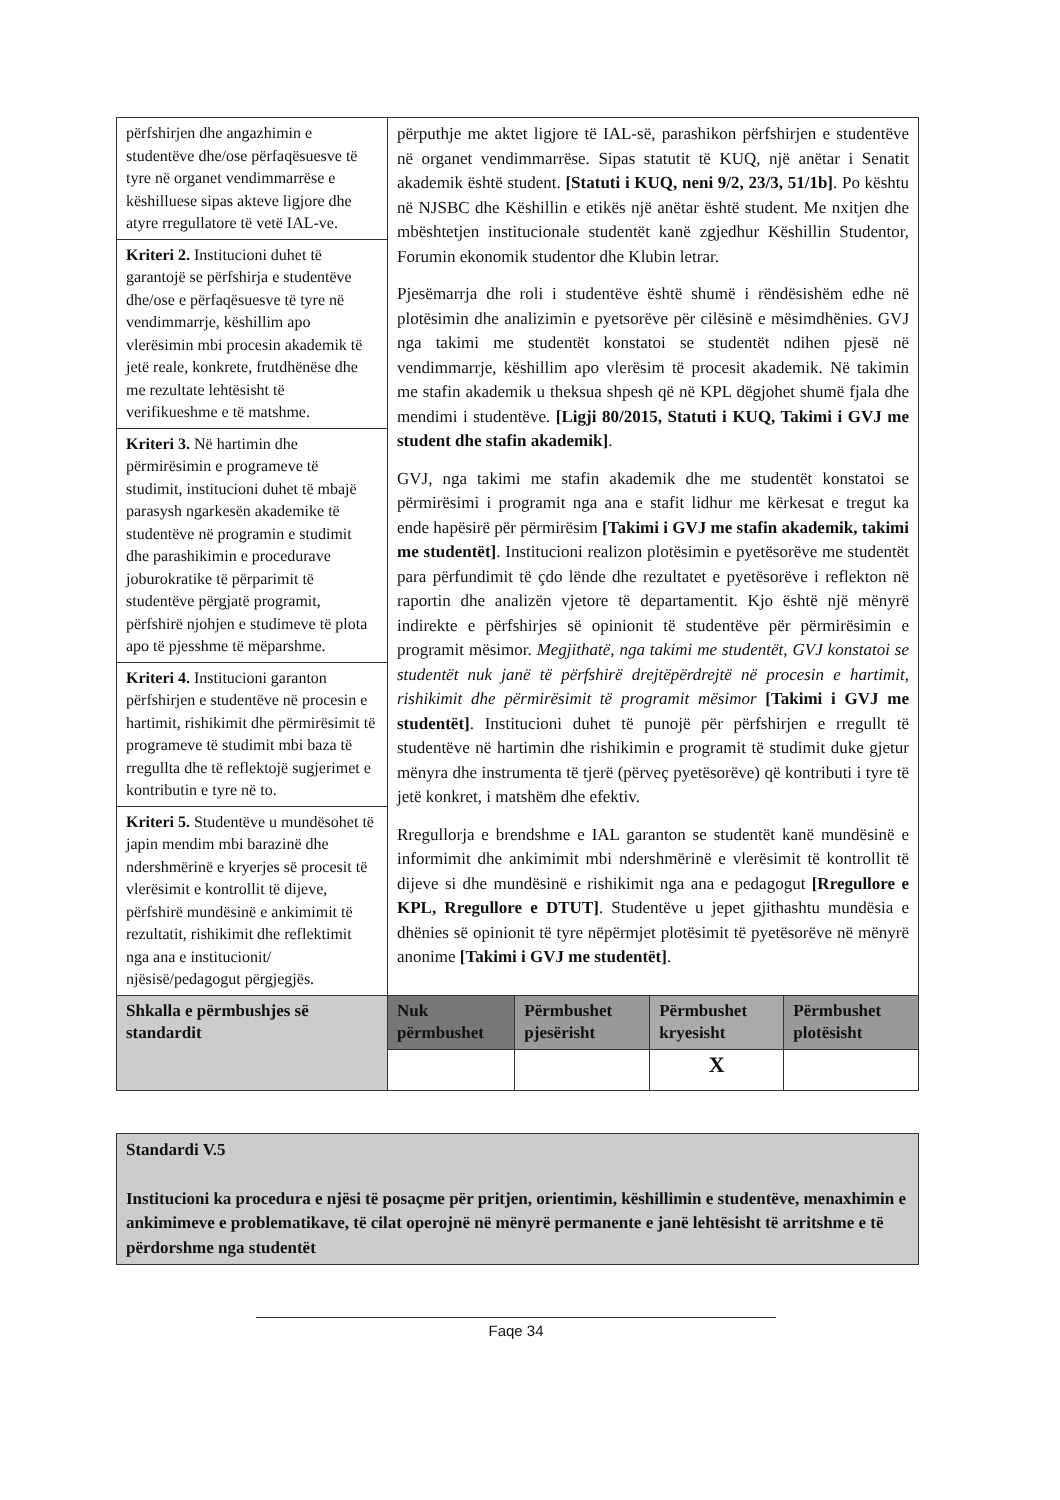| përfshirjen dhe angazhimin e studentëve dhe/ose përfaqësuesve të tyre në organet vendimmarrëse e këshilluese sipas akteve ligjore dhe atyre rregullatore të vetë IAL-ve. | përputhje me aktet ligjore të IAL-së, parashikon përfshirjen e studentëve në organet vendimmarrëse. Sipas statutit të KUQ, një anëtar i Senatit akademik është student. [Statuti i KUQ, neni 9/2, 23/3, 51/1b] . Po kështu në NJSBC dhe Këshillin e etikës një anëtar është student. Me nxitjen dhe mbështetjen institucionale studentët kanë zgjedhur Këshillin Studentor, Forumin ekonomik studentor dhe Klubin letrar. Pjesëmarrja dhe roli i studentëve është shumë i rëndësishëm edhe në plotësimin dhe analizimin e pyetsorëve për cilësinë e mësimdhënies. GVJ nga takimi me studentët konstatoi se studentët ndihen pjesë në vendimmarrje, këshillim apo vlerësim të procesit akademik. Në takimin me stafin akademik u theksua shpesh që në KPL dëgjohet shumë fjala dhe mendimi i studentëve. [Ligji 80/2015, Statuti i KUQ, Takimi i GVJ me student dhe stafin akademik] . GVJ, nga takimi me stafin akademik dhe me studentët konstatoi se përmirësimi i programit nga ana e stafit lidhur me kërkesat e tregut ka ende hapësirë për përmirësim [Takimi i GVJ me stafin akademik, takimi me studentët] . Institucioni realizon plotësimin e pyetësorëve me studentët para përfundimit të çdo lënde dhe rezultatet e pyetësorëve i reflekton në raportin dhe analizën vjetore të departamentit. Kjo është një mënyrë indirekte e përfshirjes së opinionit të studentëve për përmirësimin e programit mësimor. Megjithatë, nga takimi me studentët, GVJ konstatoi se studentët nuk janë të përfshirë drejtëpërdrejtë në procesin e hartimit, rishikimit dhe përmirësimit të programit mësimor [Takimi i GVJ me studentët] . Institucioni duhet të punojë për përfshirjen e rregullt të studentëve në hartimin dhe rishikimin e programit të studimit duke gjetur mënyra dhe instrumenta të tjerë (përveç pyetësorëve) që kontributi i tyre të jetë konkret, i matshëm dhe efektiv. Rregullorja e brendshme e IAL garanton se studentët kanë mundësinë e informimit dhe ankimimit mbi ndershmërinë e vlerësimit të kontrollit të dijeve si dhe mundësinë e rishikimit nga ana e pedagogut [Rregullore e KPL, Rregullore e DTUT] . Studentëve u jepet gjithashtu mundësia e dhënies së opinionit të tyre nëpërmjet plotësimit të pyetësorëve në mënyrë anonime [Takimi i GVJ me studentët] . | | | |
| Kriteri 2. Institucioni duhet të garantojë se përfshirja e studentëve dhe/ose e përfaqësuesve të tyre në vendimmarrje, këshillim apo vlerësimin mbi procesin akademik të jetë reale, konkrete, frutdhënëse dhe me rezultate lehtësisht të verifikueshme e të matshme. | | | | |
| Kriteri 3. Në hartimin dhe përmirësimin e programeve të studimit, institucioni duhet të mbajë parasysh ngarkesën akademike të studentëve në programin e studimit dhe parashikimin e procedurave joburokratike të përparimit të studentëve përgjatë programit, përfshirë njohjen e studimeve të plota apo të pjesshme të mëparshme. | | | | |
| Kriteri 4. Institucioni garanton përfshirjen e studentëve në procesin e hartimit, rishikimit dhe përmirësimit të programeve të studimit mbi baza të rregullta dhe të reflektojë sugjerimet e kontributin e tyre në to. | | | | |
| Kriteri 5. Studentëve u mundësohet të japin mendim mbi barazinë dhe ndershmërinë e kryerjes së procesit të vlerësimit e kontrollit të dijeve, përfshirë mundësinë e ankimimit të rezultatit, rishikimit dhe reflektimit nga ana e institucionit/ njësisë/pedagogut përgjegjës. | | | | |
| Shkalla e përmbushjes së standardit | Nuk përmbushet | Përmbushet pjesërisht | Përmbushet kryesisht | Përmbushet plotësisht |
| | | | X | |
Standardi V.5
Institucioni ka procedura e njësi të posaçme për pritjen, orientimin, këshillimin e studentëve, menaxhimin e ankimimeve e problematikave, të cilat operojnë në mënyrë permanente e janë lehtësisht të arritshme e të përdorshme nga studentët
Faqe 34